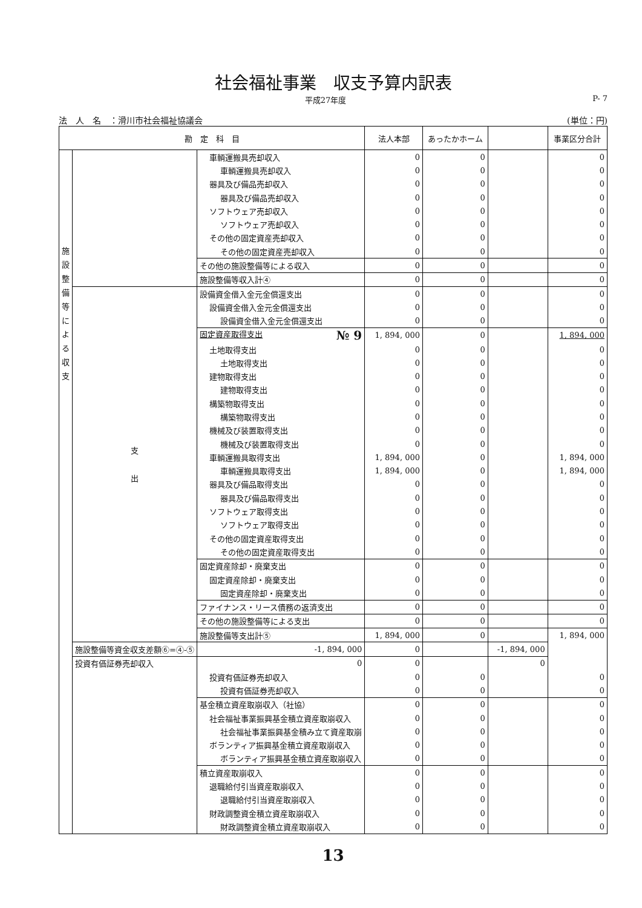社会福祉事業　収支予算内訳表
平成27年度 P- 7
法　人　名　：滑川市社会福祉協議会 (単位：円)
| 勘 定 科 目 | | | 法人本部 | あったかホーム | | 事業区分合計 |
| --- | --- | --- | --- | --- | --- | --- |
| 施設整備等による収支 | | 車輌運搬具売却収入 | 0 | 0 | | 0 |
| | | 車輌運搬具売却収入 | 0 | 0 | | 0 |
| | | 器具及び備品売却収入 | 0 | 0 | | 0 |
| | | 器具及び備品売却収入 | 0 | 0 | | 0 |
| | | ソフトウェア売却収入 | 0 | 0 | | 0 |
| | | ソフトウェア売却収入 | 0 | 0 | | 0 |
| | | その他の固定資産売却収入 | 0 | 0 | | 0 |
| | | その他の固定資産売却収入 | 0 | 0 | | 0 |
| | | その他の施設整備等による収入 | 0 | 0 | | 0 |
| | | 施設整備等収入計④ | 0 | 0 | | 0 |
| | 支 出 | 設備資金借入金元金償還支出 | 0 | 0 | | 0 |
| | | 設備資金借入金元金償還支出 | 0 | 0 | | 0 |
| | | 設備資金借入金元金償還支出 | 0 | 0 | | 0 |
| | | 固定資産取得支出 № 9 | 1, 894, 000 | 0 | | 1, 894, 000 |
| | | 土地取得支出 | 0 | 0 | | 0 |
| | | 土地取得支出 | 0 | 0 | | 0 |
| | | 建物取得支出 | 0 | 0 | | 0 |
| | | 建物取得支出 | 0 | 0 | | 0 |
| | | 構築物取得支出 | 0 | 0 | | 0 |
| | | 構築物取得支出 | 0 | 0 | | 0 |
| | | 機械及び装置取得支出 | 0 | 0 | | 0 |
| | | 機械及び装置取得支出 | 0 | 0 | | 0 |
| | | 車輌運搬具取得支出 | 1, 894, 000 | 0 | | 1, 894, 000 |
| | | 車輌運搬具取得支出 | 1, 894, 000 | 0 | | 1, 894, 000 |
| | | 器具及び備品取得支出 | 0 | 0 | | 0 |
| | | 器具及び備品取得支出 | 0 | 0 | | 0 |
| | | ソフトウェア取得支出 | 0 | 0 | | 0 |
| | | ソフトウェア取得支出 | 0 | 0 | | 0 |
| | | その他の固定資産取得支出 | 0 | 0 | | 0 |
| | | その他の固定資産取得支出 | 0 | 0 | | 0 |
| | | 固定資産除却・廃棄支出 | 0 | 0 | | 0 |
| | | 固定資産除却・廃棄支出 | 0 | 0 | | 0 |
| | | 固定資産除却・廃棄支出 | 0 | 0 | | 0 |
| | | ファイナンス・リース債務の返済支出 | 0 | 0 | | 0 |
| | | その他の施設整備等による支出 | 0 | 0 | | 0 |
| | | 施設整備等支出計⑤ | 1, 894, 000 | 0 | | 1, 894, 000 |
| | 施設整備等資金収支差額⑥=④-⑤ | -1, 894, 000 | 0 | | -1, 894, 000 | |
| | 投資有価証券売却収入 | 0 | 0 | | 0 | |
| | | 投資有価証券売却収入 | 0 | 0 | | 0 |
| | | 投資有価証券売却収入 | 0 | 0 | | 0 |
| | | 基金積立資産取崩収入（社協） | 0 | 0 | | 0 |
| | | 社会福祉事業振興基金積立資産取崩収入 | 0 | 0 | | 0 |
| | | 社会福祉事業振興基金積み立て資産取崩 | 0 | 0 | | 0 |
| | | ボランティア振興基金積立資産取崩収入 | 0 | 0 | | 0 |
| | | ボランティア振興基金積立資産取崩収入 | 0 | 0 | | 0 |
| | | 積立資産取崩収入 | 0 | 0 | | 0 |
| | | 退職給付引当資産取崩収入 | 0 | 0 | | 0 |
| | | 退職給付引当資産取崩収入 | 0 | 0 | | 0 |
| | | 財政調整資金積立資産取崩収入 | 0 | 0 | | 0 |
| | | 財政調整資金積立資産取崩収入 | 0 | 0 | | 0 |
13